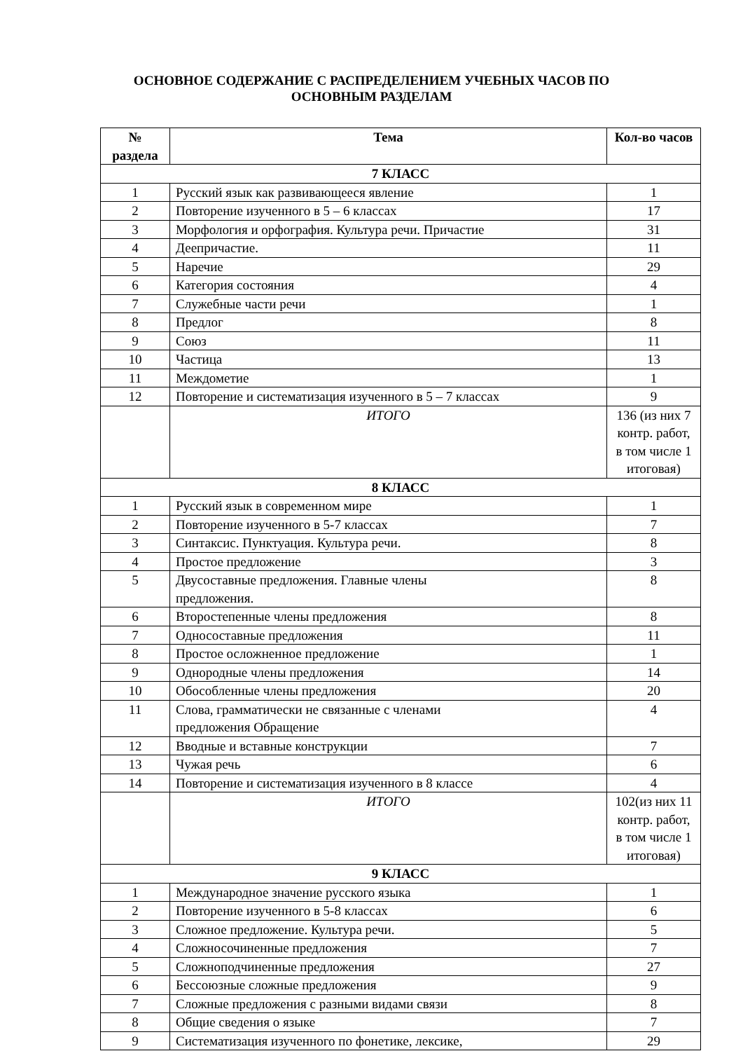ОСНОВНОЕ СОДЕРЖАНИЕ С РАСПРЕДЕЛЕНИЕМ УЧЕБНЫХ ЧАСОВ ПО
ОСНОВНЫМ РАЗДЕЛАМ
| № раздела | Тема | Кол-во часов |
| --- | --- | --- |
| 7 КЛАСС | | |
| 1 | Русский язык как развивающееся явление | 1 |
| 2 | Повторение изученного в 5 – 6 классах | 17 |
| 3 | Морфология и орфография. Культура речи. Причастие | 31 |
| 4 | Деепричастие. | 11 |
| 5 | Наречие | 29 |
| 6 | Категория состояния | 4 |
| 7 | Служебные части речи | 1 |
| 8 | Предлог | 8 |
| 9 | Союз | 11 |
| 10 | Частица | 13 |
| 11 | Междометие | 1 |
| 12 | Повторение и систематизация изученного в 5 – 7 классах | 9 |
| | ИТОГО | 136 (из них 7 контр. работ, в том числе 1 итоговая) |
| 8 КЛАСС | | |
| 1 | Русский язык в современном мире | 1 |
| 2 | Повторение изученного в 5-7 классах | 7 |
| 3 | Синтаксис. Пунктуация. Культура речи. | 8 |
| 4 | Простое предложение | 3 |
| 5 | Двусоставные предложения. Главные члены предложения. | 8 |
| 6 | Второстепенные члены предложения | 8 |
| 7 | Односоставные предложения | 11 |
| 8 | Простое осложненное предложение | 1 |
| 9 | Однородные члены предложения | 14 |
| 10 | Обособленные члены предложения | 20 |
| 11 | Слова, грамматически не связанные с членами предложения Обращение | 4 |
| 12 | Вводные и вставные конструкции | 7 |
| 13 | Чужая речь | 6 |
| 14 | Повторение и систематизация изученного в 8 классе | 4 |
| | ИТОГО | 102(из них 11 контр. работ, в том числе 1 итоговая) |
| 9 КЛАСС | | |
| 1 | Международное значение русского языка | 1 |
| 2 | Повторение изученного в 5-8 классах | 6 |
| 3 | Сложное предложение. Культура речи. | 5 |
| 4 | Сложносочиненные предложения | 7 |
| 5 | Сложноподчиненные предложения | 27 |
| 6 | Бессоюзные сложные предложения | 9 |
| 7 | Сложные предложения с разными видами связи | 8 |
| 8 | Общие сведения о языке | 7 |
| 9 | Систематизация изученного по фонетике, лексике, | 29 |